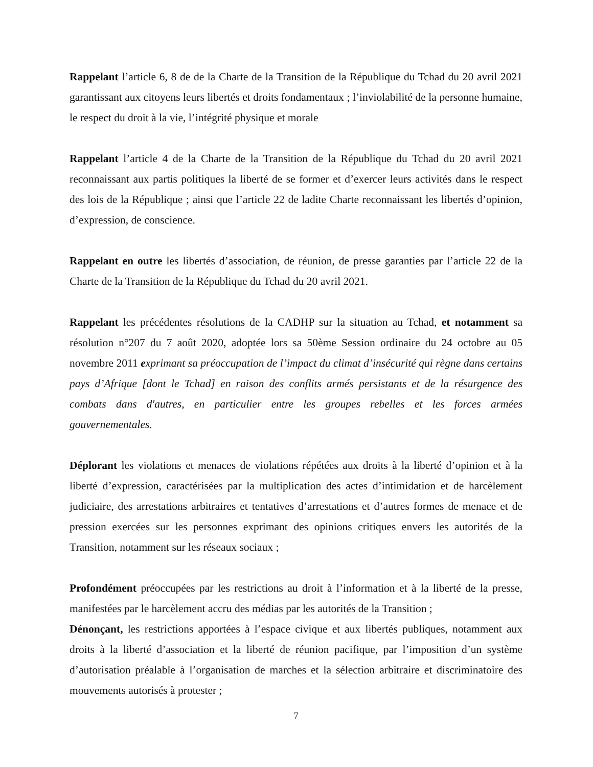Rappelant l’article 6, 8 de de la Charte de la Transition de la République du Tchad du 20 avril 2021 garantissant aux citoyens leurs libertés et droits fondamentaux ; l’inviolabilité de la personne humaine, le respect du droit à la vie, l’intégrité physique et morale
Rappelant l’article 4 de la Charte de la Transition de la République du Tchad du 20 avril 2021 reconnaissant aux partis politiques la liberté de se former et d’exercer leurs activités dans le respect des lois de la République ; ainsi que l’article 22 de ladite Charte reconnaissant les libertés d’opinion, d’expression, de conscience.
Rappelant en outre les libertés d’association, de réunion, de presse garanties par l’article 22 de la Charte de la Transition de la République du Tchad du 20 avril 2021.
Rappelant les précédentes résolutions de la CADHP sur la situation au Tchad, et notamment sa résolution n°207 du 7 août 2020, adoptée lors sa 50ème Session ordinaire du 24 octobre au 05 novembre 2011 exprimant sa préoccupation de l’impact du climat d’insécurité qui règne dans certains pays d’Afrique [dont le Tchad] en raison des conflits armés persistants et de la résurgence des combats dans d'autres, en particulier entre les groupes rebelles et les forces armées gouvernementales.
Déplorant les violations et menaces de violations répétées aux droits à la liberté d’opinion et à la liberté d’expression, caractérisées par la multiplication des actes d’intimidation et de harcèlement judiciaire, des arrestations arbitraires et tentatives d’arrestations et d’autres formes de menace et de pression exercées sur les personnes exprimant des opinions critiques envers les autorités de la Transition, notamment sur les réseaux sociaux ;
Profondément préoccupées par les restrictions au droit à l’information et à la liberté de la presse, manifestées par le harcèlement accru des médias par les autorités de la Transition ;
Dénonçant, les restrictions apportées à l’espace civique et aux libertés publiques, notamment aux droits à la liberté d’association et la liberté de réunion pacifique, par l’imposition d’un système d’autorisation préalable à l’organisation de marches et la sélection arbitraire et discriminatoire des mouvements autorisés à protester ;
7